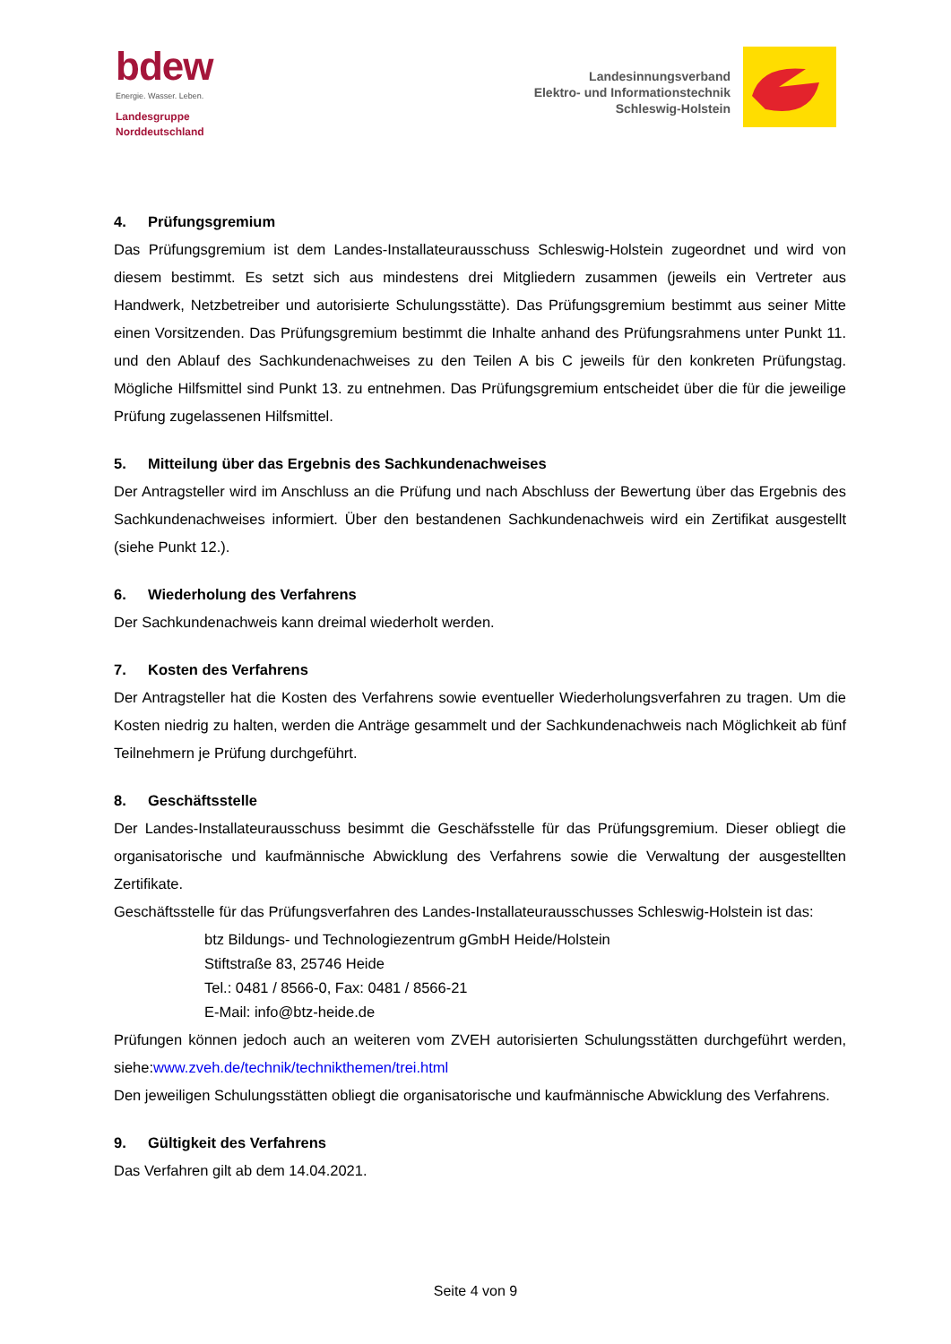bdew
Energie. Wasser. Leben.
Landesgruppe
Norddeutschland
Landesinnungsverband
Elektro- und Informationstechnik
Schleswig-Holstein
4. Prüfungsgremium
Das Prüfungsgremium ist dem Landes-Installateurausschuss Schleswig-Holstein zugeordnet und wird von diesem bestimmt. Es setzt sich aus mindestens drei Mitgliedern zusammen (jeweils ein Vertreter aus Handwerk, Netzbetreiber und autorisierte Schulungsstätte). Das Prüfungsgremium bestimmt aus seiner Mitte einen Vorsitzenden. Das Prüfungsgremium bestimmt die Inhalte anhand des Prüfungsrahmens unter Punkt 11. und den Ablauf des Sachkundenachweises zu den Teilen A bis C jeweils für den konkreten Prüfungstag. Mögliche Hilfsmittel sind Punkt 13. zu entnehmen. Das Prüfungsgremium entscheidet über die für die jeweilige Prüfung zugelassenen Hilfsmittel.
5. Mitteilung über das Ergebnis des Sachkundenachweises
Der Antragsteller wird im Anschluss an die Prüfung und nach Abschluss der Bewertung über das Ergebnis des Sachkundenachweises informiert. Über den bestandenen Sachkundenachweis wird ein Zertifikat ausgestellt (siehe Punkt 12.).
6. Wiederholung des Verfahrens
Der Sachkundenachweis kann dreimal wiederholt werden.
7. Kosten des Verfahrens
Der Antragsteller hat die Kosten des Verfahrens sowie eventueller Wiederholungsverfahren zu tragen. Um die Kosten niedrig zu halten, werden die Anträge gesammelt und der Sachkundenachweis nach Möglichkeit ab fünf Teilnehmern je Prüfung durchgeführt.
8. Geschäftsstelle
Der Landes-Installateurausschuss besimmt die Geschäfsstelle für das Prüfungsgremium. Dieser obliegt die organisatorische und kaufmännische Abwicklung des Verfahrens sowie die Verwaltung der ausgestellten Zertifikate.
Geschäftsstelle für das Prüfungsverfahren des Landes-Installateurausschusses Schleswig-Holstein ist das:
btz Bildungs- und Technologiezentrum gGmbH Heide/Holstein
Stiftstraße 83, 25746 Heide
Tel.: 0481 / 8566-0, Fax: 0481 / 8566-21
E-Mail: info@btz-heide.de
Prüfungen können jedoch auch an weiteren vom ZVEH autorisierten Schulungsstätten durchgeführt werden, siehe:www.zveh.de/technik/technikthemen/trei.html
Den jeweiligen Schulungsstätten obliegt die organisatorische und kaufmännische Abwicklung des Verfahrens.
9. Gültigkeit des Verfahrens
Das Verfahren gilt ab dem 14.04.2021.
Seite 4 von 9